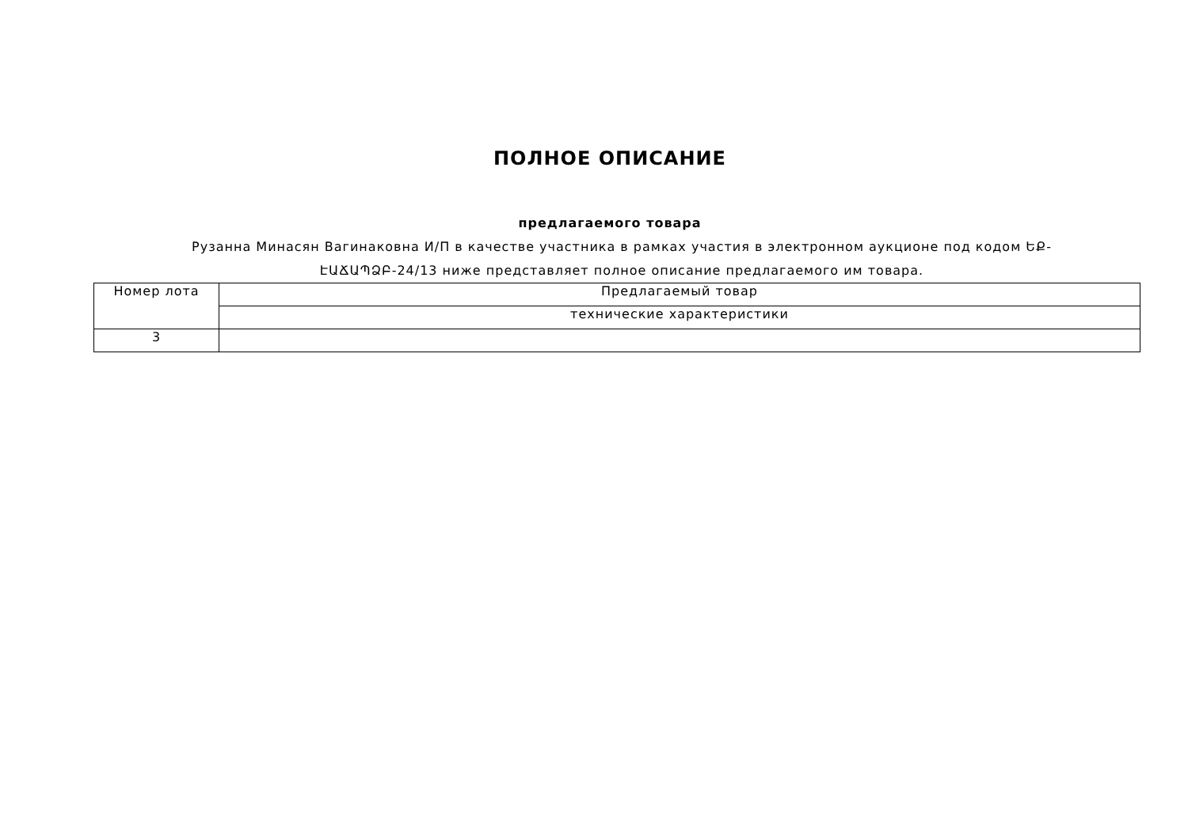ПОЛНОЕ ОПИСАНИЕ
предлагаемого товара
Рузанна Минасян Вагинаковна И/П в качестве участника в рамках участия в электронном аукционе под кодом ԵՔ-ԷԱՃԱՊՁԲ-24/13 ниже представляет полное описание предлагаемого им товара.
| Номер лота | Предлагаемый товар |
| --- | --- |
| | технические характеристики |
| 3 | |